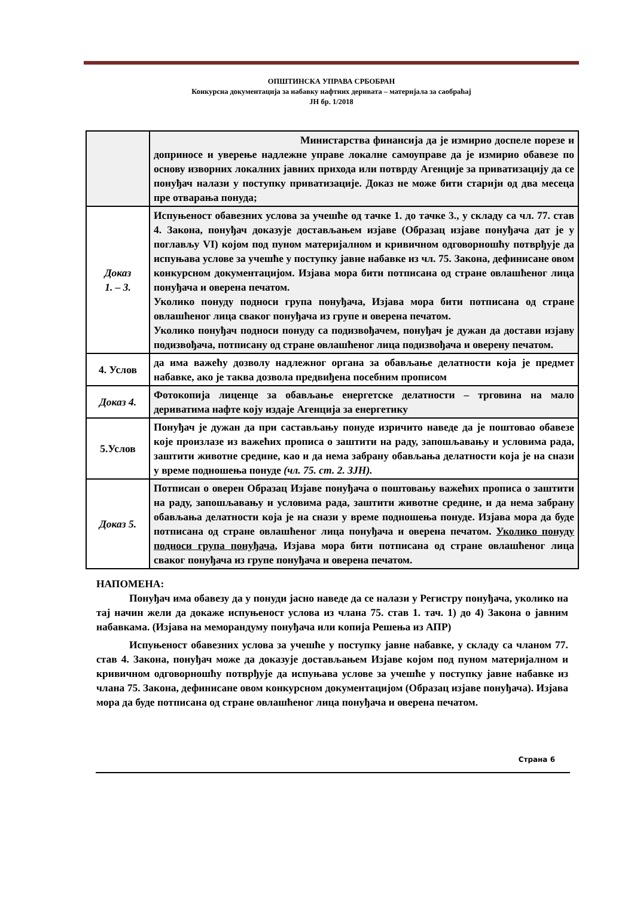ОПШТИНСКА УПРАВА СРБОБРАН
Конкурсна документација за набавку нафтних деривата – материјала за саобраћај
ЈН бр. 1/2018
| | Министарства финансија да је измирио доспеле порезе и доприносе и уверење надлежне управе локалне самоуправе да је измирио обавезе по основу изворних локалних јавних прихода или потврду Агенције за приватизацију да се понуђач налази у поступку приватизације. Доказ не може бити старији од два месеца пре отварања понуда; |
| Доказ 1. – 3. | Испуњеност обавезних услова за учешће од тачке 1. до тачке 3., у складу са чл. 77. став 4. Закона, понуђач доказује достављањем изјаве (Образац изјаве понуђача дат је у поглављу VI) којом под пуном материјалном и кривичном одговорношћу потврђује да испуњава услове за учешће у поступку јавне набавке из чл. 75. Закона, дефинисане овом конкурсном документацијом. Изјава мора бити потписана од стране овлашћеног лица понуђача и оверена печатом. Уколико понуду подноси група понуђача, Изјава мора бити потписана од стране овлашћеног лица сваког понуђача из групе и оверена печатом. Уколико понуђач подноси понуду са подизвођачем, понуђач је дужан да достави изјаву подизвођача, потписану од стране овлашћеног лица подизвођача и оверену печатом. |
| 4. Услов | да има важећу дозволу надлежног органа за обављање делатности која је предмет набавке, ако је таква дозвола предвиђена посебним прописом |
| Доказ 4. | Фотокопија лиценце за обављање енергетске делатности – трговина на мало дериватима нафте коју издаје Агенција за енергетику |
| 5.Услов | Понуђач је дужан да при састављању понуде изричито наведе да је поштовао обавезе које произлазе из важећих прописа о заштити на раду, запошљавању и условима рада, заштити животне средине, као и да нема забрану обављања делатности која је на снази у време подношења понуде (чл. 75. ст. 2. ЗЈН). |
| Доказ 5. | Потписан о оверен Образац Изјаве понуђача о поштовању важећих прописа о заштити на раду, запошљавању и условима рада, заштити животне средине, и да нема забрану обављања делатности која је на снази у време подношења понуде. Изјава мора да буде потписана од стране овлашћеног лица понуђача и оверена печатом. Уколико понуду подноси група понуђача , Изјава мора бити потписана од стране овлашћеног лица сваког понуђача из групе понуђача и оверена печатом. |
НАПОМЕНА:
Понуђач има обавезу да у понуди јасно наведе да се налази у Регистру понуђача, уколико на тај начин жели да докаже испуњеност услова из члана 75. став 1. тач. 1) до 4) Закона о јавним набавкама. (Изјава на меморандуму понуђача или копија Решења из АПР)
Испуњеност обавезних услова за учешће у поступку јавне набавке, у складу са чланом 77. став 4. Закона, понуђач може да доказује достављањем Изјаве којом под пуном материјалном и кривичном одговорношћу потврђује да испуњава услове за учешће у поступку јавне набавке из члана 75. Закона, дефинисане овом конкурсном документацијом (Образац изјаве понуђача). Изјава мора да буде потписана од стране овлашћеног лица понуђача и оверена печатом.
Страна 6